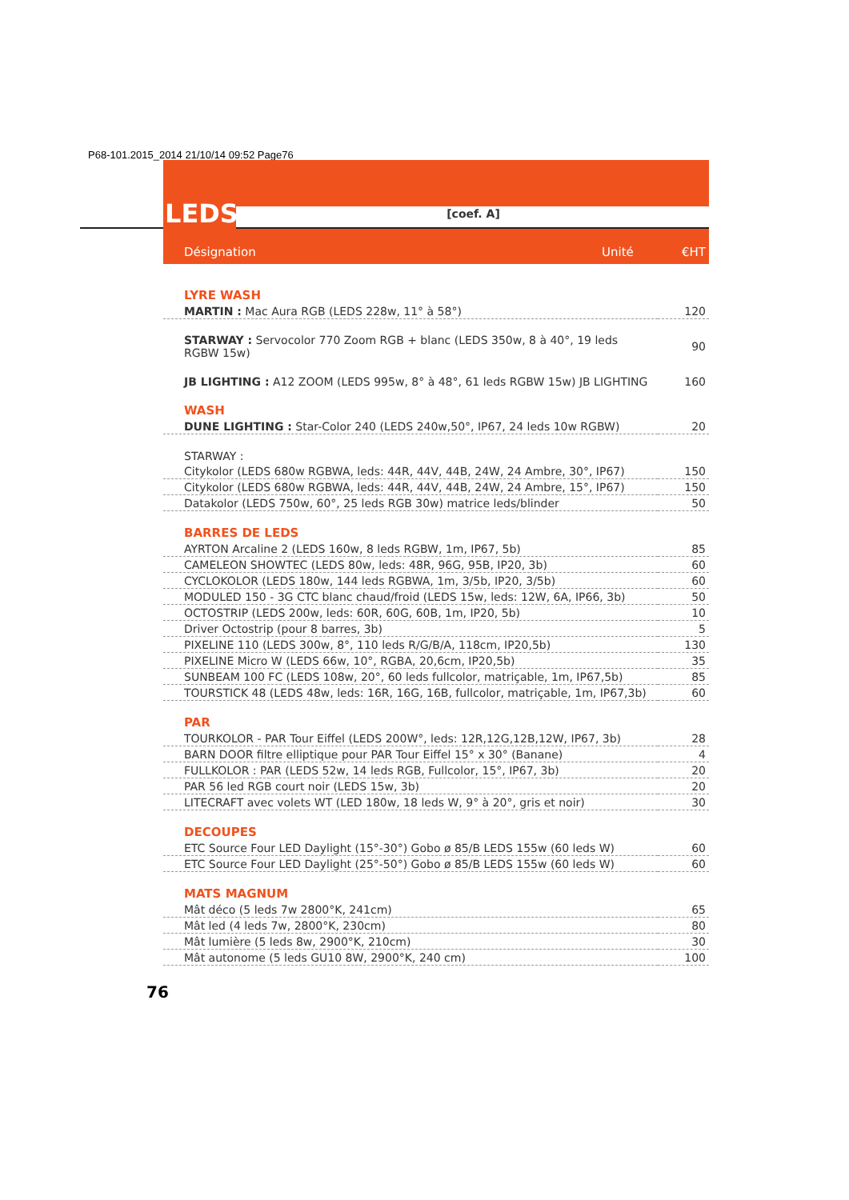P68-101.2015_2014 21/10/14 09:52 Page76
LEDS
[coef. A]
Désignation Unité €HT
| LYRE WASH | |
| MARTIN : Mac Aura RGB (LEDS 228w, 11° à 58°) | 120 |
| STARWAY : Servocolor 770 Zoom RGB + blanc (LEDS 350w, 8 à 40°, 19 leds RGBW 15w) | 90 |
| JB LIGHTING : A12 ZOOM (LEDS 995w, 8° à 48°, 61 leds RGBW 15w) JB LIGHTING | 160 |
| WASH | |
| DUNE LIGHTING : Star-Color 240 (LEDS 240w,50°, IP67, 24 leds 10w RGBW) | 20 |
| STARWAY : | |
| Citykolor (LEDS 680w RGBWA, leds: 44R, 44V, 44B, 24W, 24 Ambre, 30°, IP67) | 150 |
| Citykolor (LEDS 680w RGBWA, leds: 44R, 44V, 44B, 24W, 24 Ambre, 15°, IP67) | 150 |
| Datakolor (LEDS 750w, 60°, 25 leds RGB 30w) matrice leds/blinder | 50 |
| BARRES DE LEDS | |
| AYRTON Arcaline 2 (LEDS 160w, 8 leds RGBW, 1m, IP67, 5b) | 85 |
| CAMELEON SHOWTEC (LEDS 80w, leds: 48R, 96G, 95B, IP20, 3b) | 60 |
| CYCLOKOLOR (LEDS 180w, 144 leds RGBWA, 1m, 3/5b, IP20, 3/5b) | 60 |
| MODULED 150 - 3G CTC blanc chaud/froid (LEDS 15w, leds: 12W, 6A, IP66, 3b) | 50 |
| OCTOSTRIP (LEDS 200w, leds: 60R, 60G, 60B, 1m, IP20, 5b) | 10 |
| Driver Octostrip (pour 8 barres, 3b) | 5 |
| PIXELINE 110 (LEDS 300w, 8°, 110 leds R/G/B/A, 118cm, IP20,5b) | 130 |
| PIXELINE Micro W (LEDS 66w, 10°, RGBA, 20,6cm, IP20,5b) | 35 |
| SUNBEAM 100 FC (LEDS 108w, 20°, 60 leds fullcolor, matriçable, 1m, IP67,5b) | 85 |
| TOURSTICK 48 (LEDS 48w, leds: 16R, 16G, 16B, fullcolor, matriçable, 1m, IP67,3b) | 60 |
| PAR | |
| TOURKOLOR - PAR Tour Eiffel (LEDS 200W°, leds: 12R,12G,12B,12W, IP67, 3b) | 28 |
| BARN DOOR filtre elliptique pour PAR Tour Eiffel 15° x 30° (Banane) | 4 |
| FULLKOLOR : PAR (LEDS 52w, 14 leds RGB, Fullcolor, 15°, IP67, 3b) | 20 |
| PAR 56 led RGB court noir (LEDS 15w, 3b) | 20 |
| LITECRAFT avec volets WT (LED 180w, 18 leds W, 9° à 20°, gris et noir) | 30 |
| DECOUPES | |
| ETC Source Four LED Daylight (15°-30°) Gobo ø 85/B LEDS 155w (60 leds W) | 60 |
| ETC Source Four LED Daylight (25°-50°) Gobo ø 85/B LEDS 155w (60 leds W) | 60 |
| MATS MAGNUM | |
| Mât déco (5 leds 7w 2800°K, 241cm) | 65 |
| Mât led (4 leds 7w, 2800°K, 230cm) | 80 |
| Mât lumière (5 leds 8w, 2900°K, 210cm) | 30 |
| Mât autonome (5 leds GU10 8W, 2900°K, 240 cm) | 100 |
76